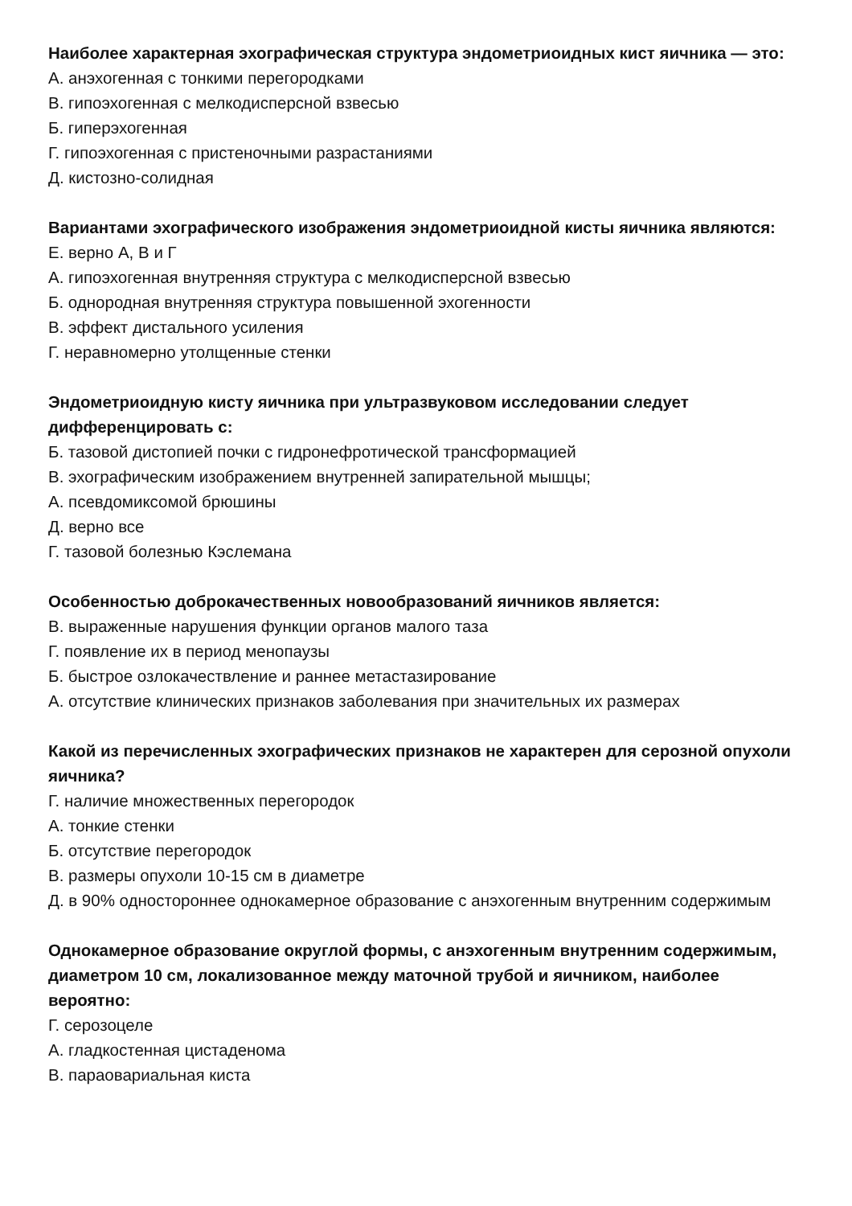Наиболее характерная эхографическая структура эндометриоидных кист яичника — это:
А. анэхогенная с тонкими перегородками
В. гипоэхогенная с мелкодисперсной взвесью
Б. гиперэхогенная
Г. гипоэхогенная с пристеночными разрастаниями
Д. кистозно-солидная
Вариантами эхографического изображения эндометриоидной кисты яичника являются:
Е. верно А, В и Г
А. гипоэхогенная внутренняя структура с мелкодисперсной взвесью
Б. однородная внутренняя структура повышенной эхогенности
В. эффект дистального усиления
Г. неравномерно утолщенные стенки
Эндометриоидную кисту яичника при ультразвуковом исследовании следует дифференцировать с:
Б. тазовой дистопией почки с гидронефротической трансформацией
В. эхографическим изображением внутренней запирательной мышцы;
А. псевдомиксомой брюшины
Д. верно все
Г. тазовой болезнью Кэслемана
Особенностью доброкачественных новообразований яичников является:
В. выраженные нарушения функции органов малого таза
Г. появление их в период менопаузы
Б. быстрое озлокачествление и раннее метастазирование
А. отсутствие клинических признаков заболевания при значительных их размерах
Какой из перечисленных эхографических признаков не характерен для серозной опухоли яичника?
Г. наличие множественных перегородок
А. тонкие стенки
Б. отсутствие перегородок
В. размеры опухоли 10-15 см в диаметре
Д. в 90% одностороннее однокамерное образование с анэхогенным внутренним содержимым
Однокамерное образование округлой формы, с анэхогенным внутренним содержимым, диаметром 10 см, локализованное между маточной трубой и яичником, наиболее вероятно:
Г. серозоцеле
А. гладкостенная цистаденома
В. параовариальная киста